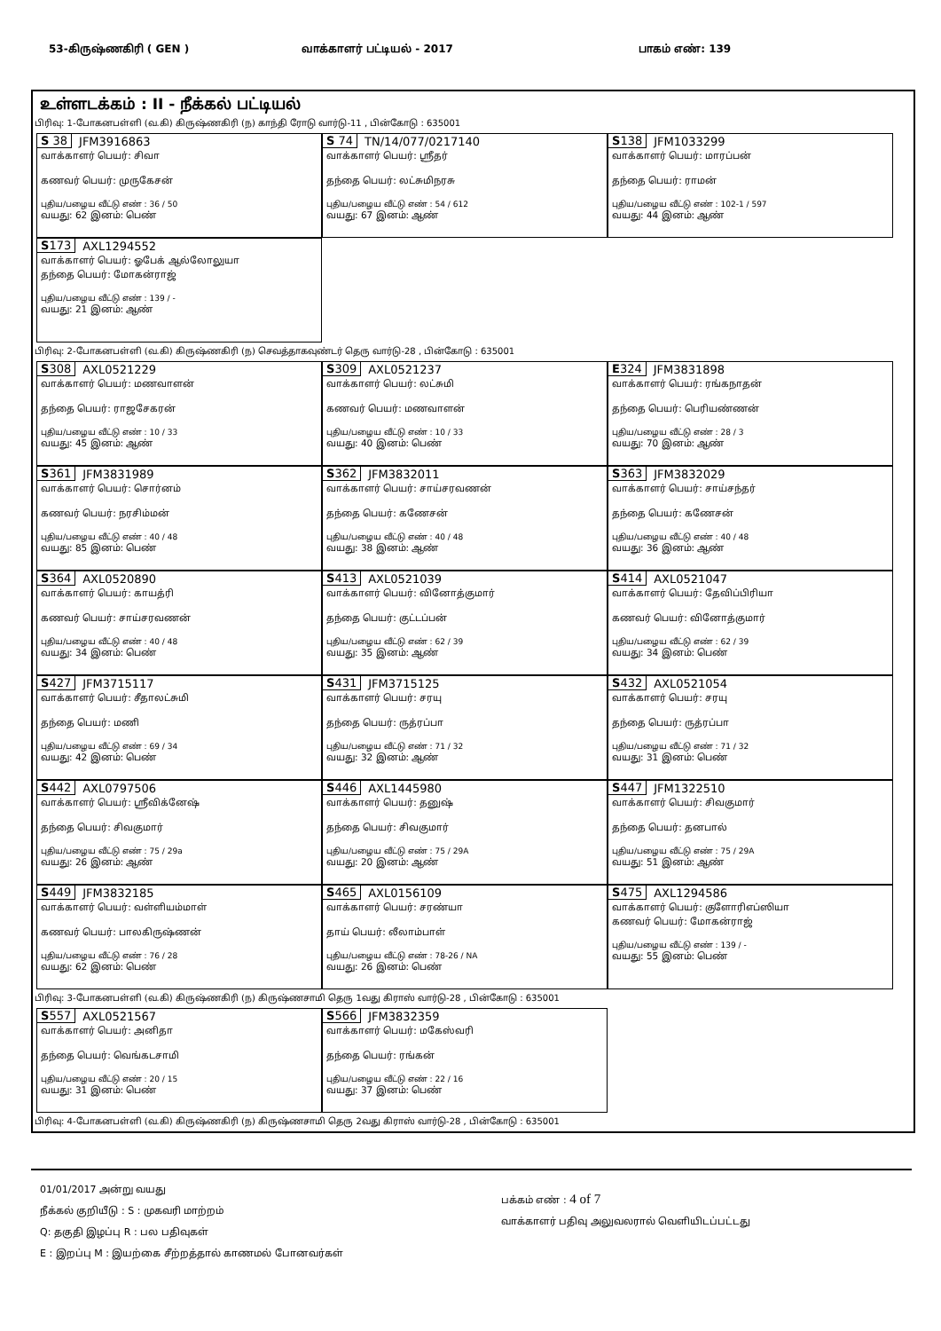53-கிருஷ்ணகிரி ( GEN ) வாக்காளர் பட்டியல் - 2017 பாகம் எண்: 139
உள்ளடக்கம் : II - நீக்கல் பட்டியல்
பிரிவு: 1-போகனபள்ளி (வ.கி) கிருஷ்ணகிரி (ந) காந்தி ரோடு வார்டு-11 , பின்கோடு : 635001
S 38 JFM3916863
வாக்காளர் பெயர்: சிவா
கணவர் பெயர்: முருகேசன்
புதிய/பழைய வீட்டு எண் : 36 / 50
வயது: 62 இனம்: பெண்
S 74 TN/14/077/0217140
வாக்காளர் பெயர்: ஸ்ரீதர்
தந்தை பெயர்: லட்சுமிநரசு
புதிய/பழைய வீட்டு எண் : 54 / 612
வயது: 67 இனம்: ஆண்
S138 JFM1033299
வாக்காளர் பெயர்: மாரப்பன்
தந்தை பெயர்: ராமன்
புதிய/பழைய வீட்டு எண் : 102-1 / 597
வயது: 44 இனம்: ஆண்
S173 AXL1294552
வாக்காளர் பெயர்: ஓபேக் ஆல்லோலுயா
தந்தை பெயர்: மோகன்ராஜ்
புதிய/பழைய வீட்டு எண் : 139 / -
வயது: 21 இனம்: ஆண்
பிரிவு: 2-போகனபள்ளி (வ.கி) கிருஷ்ணகிரி (ந) செவத்தாகவுண்டர் தெரு வார்டு-28 , பின்கோடு : 635001
S308 AXL0521229
வாக்காளர் பெயர்: மணவாளன்
தந்தை பெயர்: ராஜசேகரன்
புதிய/பழைய வீட்டு எண் : 10 / 33
வயது: 45 இனம்: ஆண்
S309 AXL0521237
வாக்காளர் பெயர்: லட்சுமி
கணவர் பெயர்: மணவாளன்
புதிய/பழைய வீட்டு எண் : 10 / 33
வயது: 40 இனம்: பெண்
E324 JFM3831898
வாக்காளர் பெயர்: ரங்கநாதன்
தந்தை பெயர்: பெரியண்ணன்
புதிய/பழைய வீட்டு எண் : 28 / 3
வயது: 70 இனம்: ஆண்
S361 JFM3831989
வாக்காளர் பெயர்: சொர்னம்
கணவர் பெயர்: நரசிம்மன்
புதிய/பழைய வீட்டு எண் : 40 / 48
வயது: 85 இனம்: பெண்
S362 JFM3832011
வாக்காளர் பெயர்: சாய்சரவணன்
தந்தை பெயர்: கணேசன்
புதிய/பழைய வீட்டு எண் : 40 / 48
வயது: 38 இனம்: ஆண்
S363 JFM3832029
வாக்காளர் பெயர்: சாய்சந்தர்
தந்தை பெயர்: கணேசன்
புதிய/பழைய வீட்டு எண் : 40 / 48
வயது: 36 இனம்: ஆண்
S364 AXL0520890
வாக்காளர் பெயர்: காயத்ரி
கணவர் பெயர்: சாய்சரவணன்
புதிய/பழைய வீட்டு எண் : 40 / 48
வயது: 34 இனம்: பெண்
S413 AXL0521039
வாக்காளர் பெயர்: வினோத்குமார்
தந்தை பெயர்: குட்டப்பன்
புதிய/பழைய வீட்டு எண் : 62 / 39
வயது: 35 இனம்: ஆண்
S414 AXL0521047
வாக்காளர் பெயர்: தேவிப்பிரியா
கணவர் பெயர்: வினோத்குமார்
புதிய/பழைய வீட்டு எண் : 62 / 39
வயது: 34 இனம்: பெண்
S427 JFM3715117
வாக்காளர் பெயர்: சீதாலட்சுமி
தந்தை பெயர்: மணி
புதிய/பழைய வீட்டு எண் : 69 / 34
வயது: 42 இனம்: பெண்
S431 JFM3715125
வாக்காளர் பெயர்: சரயு
தந்தை பெயர்: ருத்ரப்பா
புதிய/பழைய வீட்டு எண் : 71 / 32
வயது: 32 இனம்: ஆண்
S432 AXL0521054
வாக்காளர் பெயர்: சரயு
தந்தை பெயர்: ருத்ரப்பா
புதிய/பழைய வீட்டு எண் : 71 / 32
வயது: 31 இனம்: பெண்
S442 AXL0797506
வாக்காளர் பெயர்: ஸ்ரீவிக்னேஷ்
தந்தை பெயர்: சிவகுமார்
புதிய/பழைய வீட்டு எண் : 75 / 29a
வயது: 26 இனம்: ஆண்
S446 AXL1445980
வாக்காளர் பெயர்: தனுஷ்
தந்தை பெயர்: சிவகுமார்
புதிய/பழைய வீட்டு எண் : 75 / 29A
வயது: 20 இனம்: ஆண்
S447 JFM1322510
வாக்காளர் பெயர்: சிவகுமார்
தந்தை பெயர்: தனபால்
புதிய/பழைய வீட்டு எண் : 75 / 29A
வயது: 51 இனம்: ஆண்
S449 JFM3832185
வாக்காளர் பெயர்: வள்ளியம்மாள்
கணவர் பெயர்: பாலகிருஷ்ணன்
புதிய/பழைய வீட்டு எண் : 76 / 28
வயது: 62 இனம்: பெண்
S465 AXL0156109
வாக்காளர் பெயர்: சரண்யா
தாய் பெயர்: லீலாம்பாள்
புதிய/பழைய வீட்டு எண் : 78-26 / NA
வயது: 26 இனம்: பெண்
S475 AXL1294586
வாக்காளர் பெயர்: குளோரிஎப்ஸியா
கணவர் பெயர்: மோகன்ராஜ்
புதிய/பழைய வீட்டு எண் : 139 / -
வயது: 55 இனம்: பெண்
பிரிவு: 3-போகனபள்ளி (வ.கி) கிருஷ்ணகிரி (ந) கிருஷ்ணசாமி தெரு 1வது கிராஸ் வார்டு-28 , பின்கோடு : 635001
S557 AXL0521567
வாக்காளர் பெயர்: அனிதா
தந்தை பெயர்: வெங்கடசாமி
புதிய/பழைய வீட்டு எண் : 20 / 15
வயது: 31 இனம்: பெண்
S566 JFM3832359
வாக்காளர் பெயர்: மகேஸ்வரி
தந்தை பெயர்: ரங்கன்
புதிய/பழைய வீட்டு எண் : 22 / 16
வயது: 37 இனம்: பெண்
பிரிவு: 4-போகனபள்ளி (வ.கி) கிருஷ்ணகிரி (ந) கிருஷ்ணசாமி தெரு 2வது கிராஸ் வார்டு-28 , பின்கோடு : 635001
01/01/2017 அன்று வயது
நீக்கல் குறியீடு : S : முகவரி மாற்றம்
Q: தகுதி இழப்பு R : பல பதிவுகள்
E : இறப்பு M : இயற்கை சீற்றத்தால் காணமல் போனவர்கள்
பக்கம் எண் : 4 of 7
வாக்காளர் பதிவு அலுவலரால் வெளியிடப்பட்டது